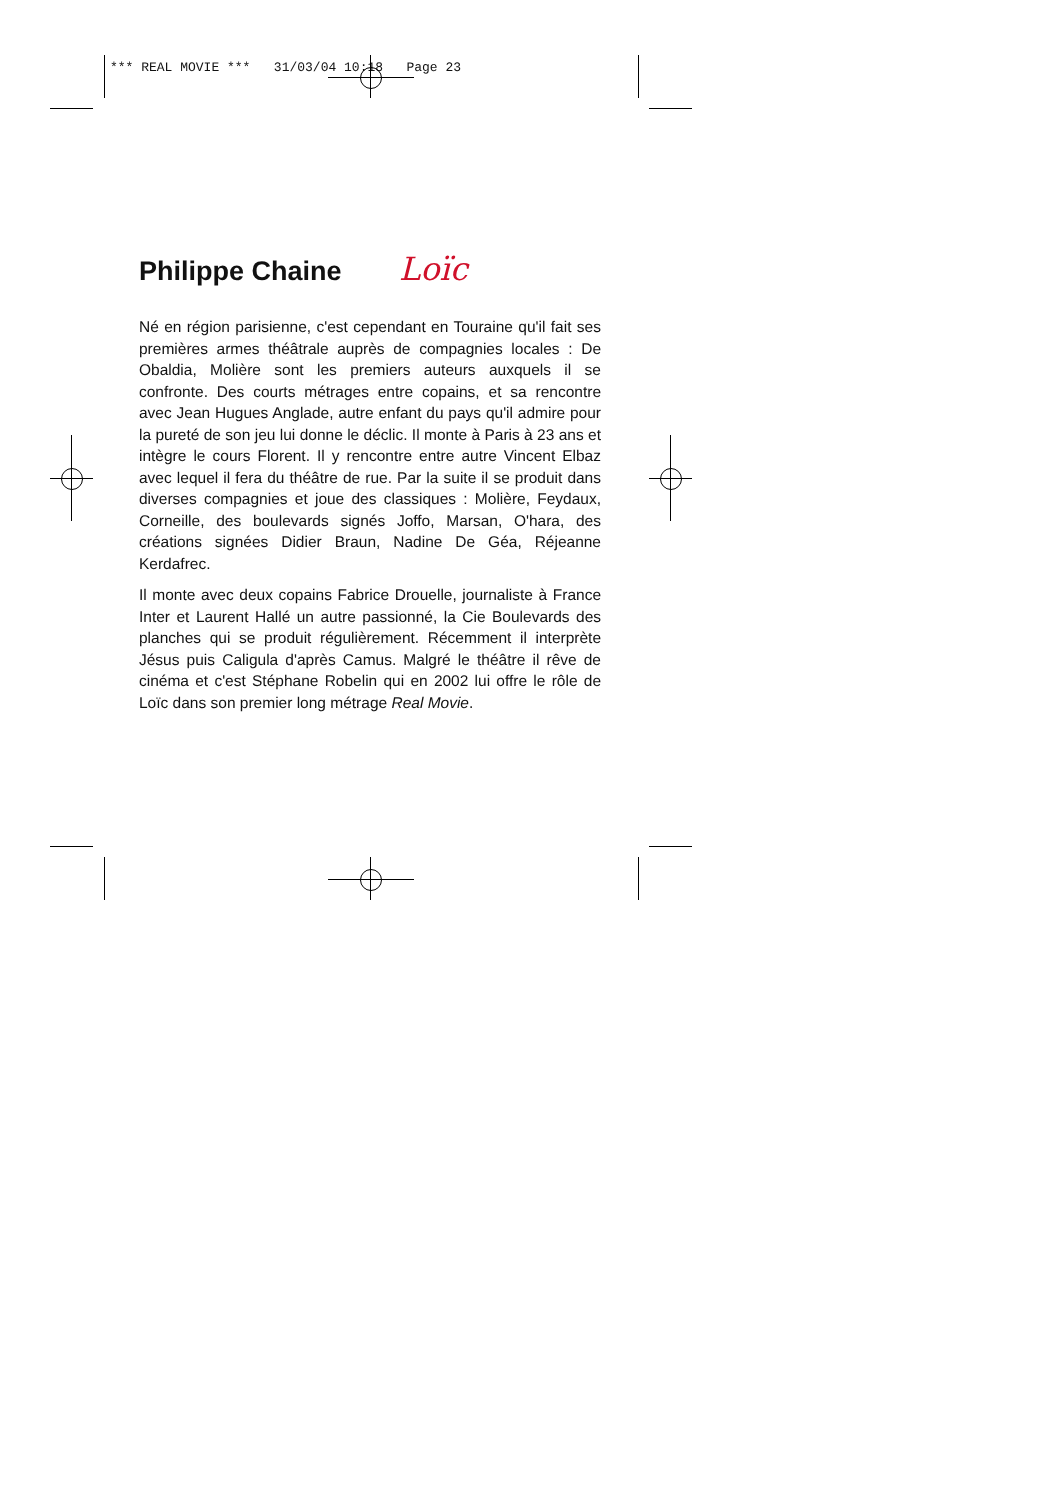*** REAL MOVIE *** 31/03/04 10:18 Page 23
Philippe Chaine Loïc
Né en région parisienne, c'est cependant en Touraine qu'il fait ses premières armes théâtrale auprès de compagnies locales : De Obaldia, Molière sont les premiers auteurs auxquels il se confronte. Des courts métrages entre copains, et sa rencontre avec Jean Hugues Anglade, autre enfant du pays qu'il admire pour la pureté de son jeu lui donne le déclic. Il monte à Paris à 23 ans et intègre le cours Florent. Il y rencontre entre autre Vincent Elbaz avec lequel il fera du théâtre de rue. Par la suite il se produit dans diverses compagnies et joue des classiques : Molière, Feydaux, Corneille, des boulevards signés Joffo, Marsan, O'hara, des créations signées Didier Braun, Nadine De Géa, Réjeanne Kerdafrec.
Il monte avec deux copains Fabrice Drouelle, journaliste à France Inter et Laurent Hallé un autre passionné, la Cie Boulevards des planches qui se produit régulièrement. Récemment il interprète Jésus puis Caligula d'après Camus. Malgré le théâtre il rêve de cinéma et c'est Stéphane Robelin qui en 2002 lui offre le rôle de Loïc dans son premier long métrage Real Movie.